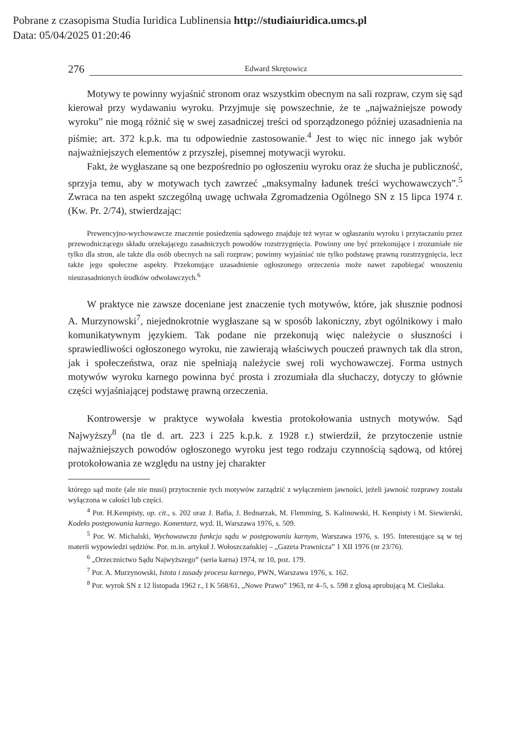Pobrane z czasopisma Studia Iuridica Lublinensia http://studiaiuridica.umcs.pl
Data: 05/04/2025 01:20:46
276 Edward Skrętowicz
Motywy te powinny wyjaśnić stronom oraz wszystkim obecnym na sali rozpraw, czym się sąd kierował przy wydawaniu wyroku. Przyjmuje się powszechnie, że te „najważniejsze powody wyroku” nie mogą różnić się w swej zasadniczej treści od sporządzonego później uzasadnienia na piśmie; art. 372 k.p.k. ma tu odpowiednie zastosowanie.<sup>4</sup> Jest to więc nic innego jak wybór najważniejszych elementów z przyszłej, pisemnej motywacji wyroku.
Fakt, że wygłaszane są one bezpośrednio po ogłoszeniu wyroku oraz że słucha je publiczność, sprzyja temu, aby w motywach tych zawrzeć „maksymalny ładunek treści wychowawczych”.<sup>5</sup> Zwraca na ten aspekt szczególną uwagę uchwała Zgromadzenia Ogólnego SN z 15 lipca 1974 r. (Kw. Pr. 2/74), stwierdzając:
Prewencyjno-wychowawcze znaczenie posiedzenia sądowego znajduje też wyraz w ogłaszaniu wyroku i przytaczaniu przez przewodniczącego składu orzekającego zasadniczych powodów rozstrzygnięcia. Powinny one być przekonujące i zrozumiałe nie tylko dla stron, ale także dla osób obecnych na sali rozpraw; powinny wyjaśniać nie tylko podstawę prawną rozstrzygnięcia, lecz także jego społeczne aspekty. Przekonujące uzasadnienie ogłoszonego orzeczenia może nawet zapobiegać wnoszeniu nieuzasadnionych środków odwoławczych.<sup>6</sup>
W praktyce nie zawsze doceniane jest znaczenie tych motywów, które, jak słusznie podnosi A. Murzynowski<sup>7</sup>, niejednokrotnie wygłaszane są w sposób lakoniczny, zbyt ogólnikowy i mało komunikatywnym językiem. Tak podane nie przekonują więc należycie o słuszności i sprawiedliwości ogłoszonego wyroku, nie zawierają właściwych pouczeń prawnych tak dla stron, jak i społeczeństwa, oraz nie spełniają należycie swej roli wychowawczej. Forma ustnych motywów wyroku karnego powinna być prosta i zrozumiała dla słuchaczy, dotyczy to głównie części wyjaśniającej podstawę prawną orzeczenia.
Kontrowersje w praktyce wywołała kwestia protokołowania ustnych motywów. Sąd Najwyższy<sup>8</sup> (na tle d. art. 223 i 225 k.p.k. z 1928 r.) stwierdził, że przytoczenie ustnie najważniejszych powodów ogłoszonego wyroku jest tego rodzaju czynnością sądową, od której protokołowania ze względu na ustny jej charakter
którego sąd może (ale nie musi) przytoczenie tych motywów zarządzić z wyłączeniem jawności, jeżeli jawność rozprawy została wyłączona w całości lub części.
<sup>4</sup> Por. H.Kempisty, op. cit., s. 202 oraz J. Bafia, J. Bednarzak, M. Flemming, S. Kalinowski, H. Kempisty i M. Siewierski, Kodeks postępowania karnego. Komentarz, wyd. II, Warszawa 1976, s. 509.
<sup>5</sup> Por. W. Michalski, Wychowawcza funkcja sądu w postępowaniu karnym, Warszawa 1976, s. 195. Interesujące są w tej materii wypowiedzi sędziów. Por. m.in. artykuł J. Wołoszczańskiej – „Gazeta Prawnicza” 1 XII 1976 (nr 23/76).
<sup>6</sup> „Orzecznictwo Sądu Najwyższego” (seria karna) 1974, nr 10, poz. 179.
<sup>7</sup> Por. A. Murzynowski, Istota i zasady procesu karnego, PWN, Warszawa 1976, s. 162.
<sup>8</sup> Por. wyrok SN z 12 listopada 1962 r., I K 568/61, „Nowe Prawo” 1963, nr 4–5, s. 598 z glosą aprobującą M. Cieślaka.